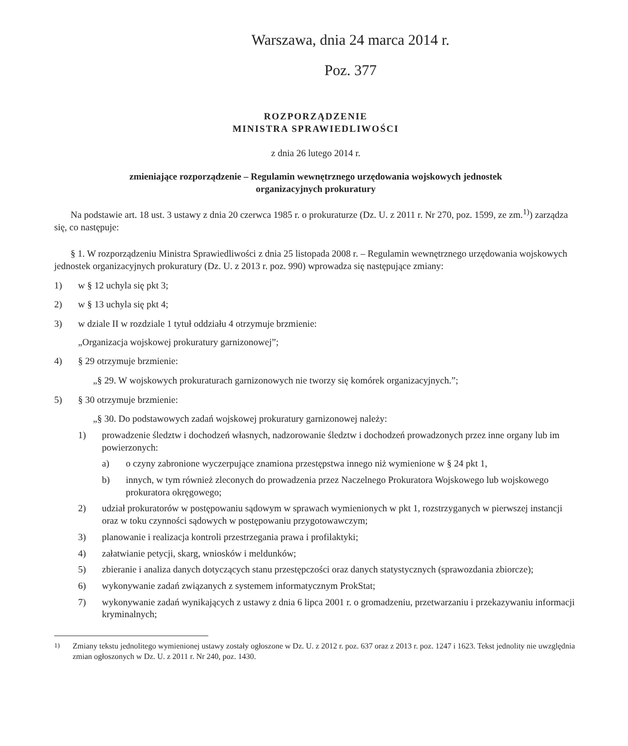Warszawa, dnia 24 marca 2014 r.
Poz. 377
ROZPORZĄDZENIE
MINISTRA SPRAWIEDLIWOŚCI
z dnia 26 lutego 2014 r.
zmieniające rozporządzenie – Regulamin wewnętrznego urzędowania wojskowych jednostek
organizacyjnych prokuratury
Na podstawie art. 18 ust. 3 ustawy z dnia 20 czerwca 1985 r. o prokuraturze (Dz. U. z 2011 r. Nr 270, poz. 1599, ze zm.<sup>1)</sup>) zarządza się, co następuje:
§ 1. W rozporządzeniu Ministra Sprawiedliwości z dnia 25 listopada 2008 r. – Regulamin wewnętrznego urzędowania wojskowych jednostek organizacyjnych prokuratury (Dz. U. z 2013 r. poz. 990) wprowadza się następujące zmiany:
1) w § 12 uchyla się pkt 3;
2) w § 13 uchyla się pkt 4;
3) w dziale II w rozdziale 1 tytuł oddziału 4 otrzymuje brzmienie:
„Organizacja wojskowej prokuratury garnizonowej”;
4) § 29 otrzymuje brzmienie:
„§ 29. W wojskowych prokuraturach garnizonowych nie tworzy się komórek organizacyjnych.”;
5) § 30 otrzymuje brzmienie:
„§ 30. Do podstawowych zadań wojskowej prokuratury garnizonowej należy:
1) prowadzenie śledztw i dochodzeń własnych, nadzorowanie śledztw i dochodzeń prowadzonych przez inne organy lub im powierzonych:
a) o czyny zabronione wyczerpujące znamiona przestępstwa innego niż wymienione w § 24 pkt 1,
b) innych, w tym również zleconych do prowadzenia przez Naczelnego Prokuratora Wojskowego lub wojskowego prokuratora okręgowego;
2) udział prokuratorów w postępowaniu sądowym w sprawach wymienionych w pkt 1, rozstrzyganych w pierwszej instancji oraz w toku czynności sądowych w postępowaniu przygotowawczym;
3) planowanie i realizacja kontroli przestrzegania prawa i profilaktyki;
4) załatwianie petycji, skarg, wniosków i meldunków;
5) zbieranie i analiza danych dotyczących stanu przestępczości oraz danych statystycznych (sprawozdania zbiorcze);
6) wykonywanie zadań związanych z systemem informatycznym ProkStat;
7) wykonywanie zadań wynikających z ustawy z dnia 6 lipca 2001 r. o gromadzeniu, przetwarzaniu i przekazywaniu informacji kryminalnych;
<sup>1)</sup> Zmiany tekstu jednolitego wymienionej ustawy zostały ogłoszone w Dz. U. z 2012 r. poz. 637 oraz z 2013 r. poz. 1247 i 1623. Tekst jednolity nie uwzględnia zmian ogłoszonych w Dz. U. z 2011 r. Nr 240, poz. 1430.